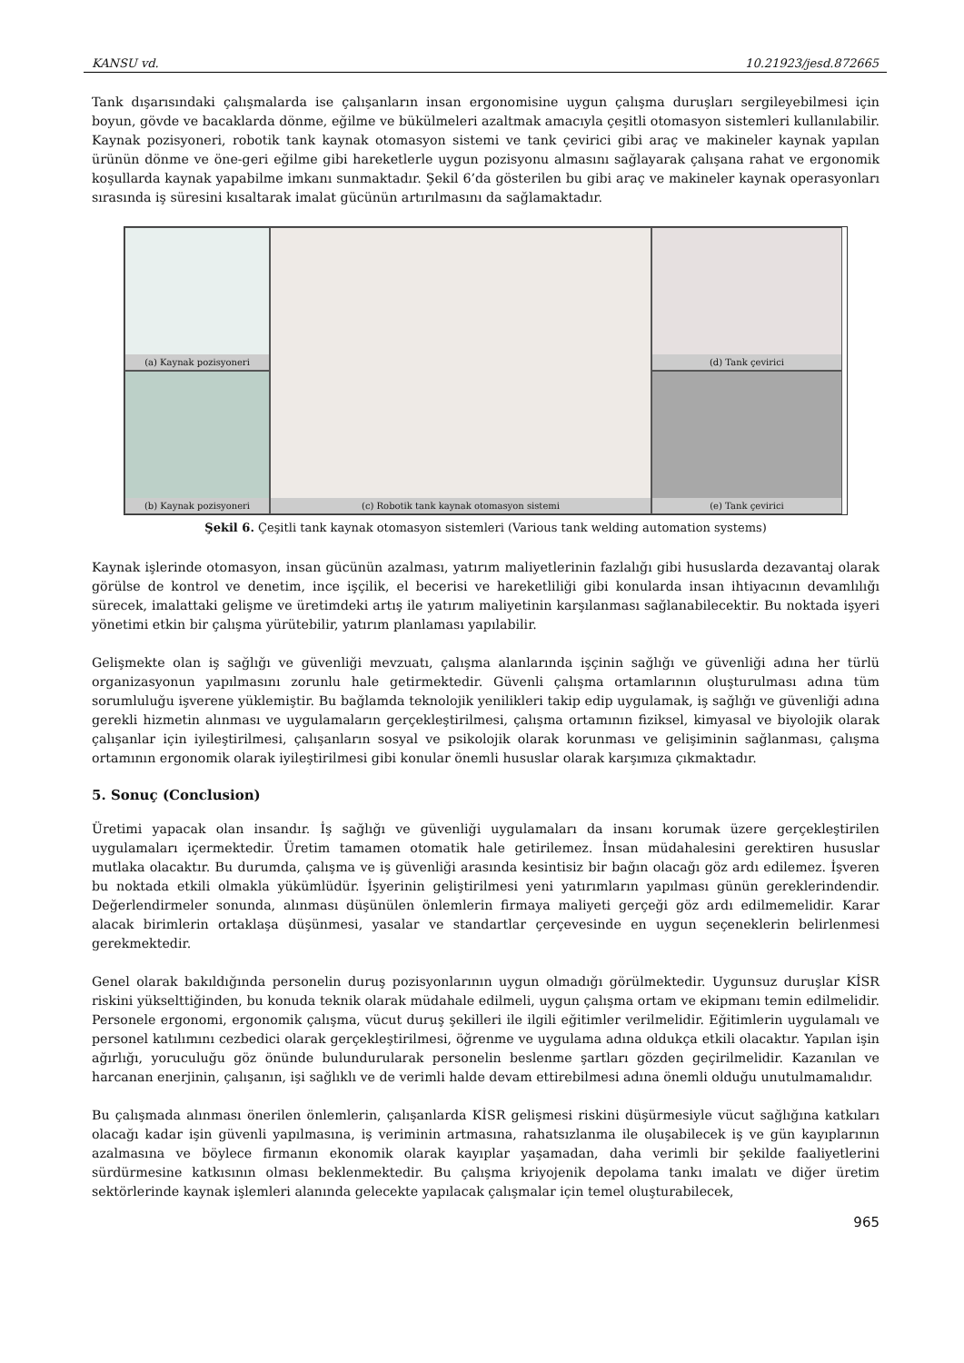KANSU vd. 10.21923/jesd.872665
Tank dışarısındaki çalışmalarda ise çalışanların insan ergonomisine uygun çalışma duruşları sergileyebilmesi için boyun, gövde ve bacaklarda dönme, eğilme ve bükülmeleri azaltmak amacıyla çeşitli otomasyon sistemleri kullanılabilir. Kaynak pozisyoneri, robotik tank kaynak otomasyon sistemi ve tank çevirici gibi araç ve makineler kaynak yapılan ürünün dönme ve öne-geri eğilme gibi hareketlerle uygun pozisyonu almasını sağlayarak çalışana rahat ve ergonomik koşullarda kaynak yapabilme imkanı sunmaktadır. Şekil 6’da gösterilen bu gibi araç ve makineler kaynak operasyonları sırasında iş süresini kısaltarak imalat gücünün artırılmasını da sağlamaktadır.
(a) Kaynak pozisyoneri
(c) Robotik tank kaynak otomasyon sistemi
(d) Tank çevirici
(b) Kaynak pozisyoneri
(e) Tank çevirici
Şekil 6. Çeşitli tank kaynak otomasyon sistemleri (Various tank welding automation systems)
Kaynak işlerinde otomasyon, insan gücünün azalması, yatırım maliyetlerinin fazlalığı gibi hususlarda dezavantaj olarak görülse de kontrol ve denetim, ince işçilik, el becerisi ve hareketliliği gibi konularda insan ihtiyacının devamlılığı sürecek, imalattaki gelişme ve üretimdeki artış ile yatırım maliyetinin karşılanması sağlanabilecektir. Bu noktada işyeri yönetimi etkin bir çalışma yürütebilir, yatırım planlaması yapılabilir.
Gelişmekte olan iş sağlığı ve güvenliği mevzuatı, çalışma alanlarında işçinin sağlığı ve güvenliği adına her türlü organizasyonun yapılmasını zorunlu hale getirmektedir. Güvenli çalışma ortamlarının oluşturulması adına tüm sorumluluğu işverene yüklemiştir. Bu bağlamda teknolojik yenilikleri takip edip uygulamak, iş sağlığı ve güvenliği adına gerekli hizmetin alınması ve uygulamaların gerçekleştirilmesi, çalışma ortamının fiziksel, kimyasal ve biyolojik olarak çalışanlar için iyileştirilmesi, çalışanların sosyal ve psikolojik olarak korunması ve gelişiminin sağlanması, çalışma ortamının ergonomik olarak iyileştirilmesi gibi konular önemli hususlar olarak karşımıza çıkmaktadır.
5. Sonuç (Conclusion)
Üretimi yapacak olan insandır. İş sağlığı ve güvenliği uygulamaları da insanı korumak üzere gerçekleştirilen uygulamaları içermektedir. Üretim tamamen otomatik hale getirilemez. İnsan müdahalesini gerektiren hususlar mutlaka olacaktır. Bu durumda, çalışma ve iş güvenliği arasında kesintisiz bir bağın olacağı göz ardı edilemez. İşveren bu noktada etkili olmakla yükümlüdür. İşyerinin geliştirilmesi yeni yatırımların yapılması günün gereklerindendir. Değerlendirmeler sonunda, alınması düşünülen önlemlerin firmaya maliyeti gerçeği göz ardı edilmemelidir. Karar alacak birimlerin ortaklaşa düşünmesi, yasalar ve standartlar çerçevesinde en uygun seçeneklerin belirlenmesi gerekmektedir.
Genel olarak bakıldığında personelin duruş pozisyonlarının uygun olmadığı görülmektedir. Uygunsuz duruşlar KİSR riskini yükselttiğinden, bu konuda teknik olarak müdahale edilmeli, uygun çalışma ortam ve ekipmanı temin edilmelidir. Personele ergonomi, ergonomik çalışma, vücut duruş şekilleri ile ilgili eğitimler verilmelidir. Eğitimlerin uygulamalı ve personel katılımını cezbedici olarak gerçekleştirilmesi, öğrenme ve uygulama adına oldukça etkili olacaktır. Yapılan işin ağırlığı, yoruculuğu göz önünde bulundurularak personelin beslenme şartları gözden geçirilmelidir. Kazanılan ve harcanan enerjinin, çalışanın, işi sağlıklı ve de verimli halde devam ettirebilmesi adına önemli olduğu unutulmamalıdır.
Bu çalışmada alınması önerilen önlemlerin, çalışanlarda KİSR gelişmesi riskini düşürmesiyle vücut sağlığına katkıları olacağı kadar işin güvenli yapılmasına, iş veriminin artmasına, rahatsızlanma ile oluşabilecek iş ve gün kayıplarının azalmasına ve böylece firmanın ekonomik olarak kayıplar yaşamadan, daha verimli bir şekilde faaliyetlerini sürdürmesine katkısının olması beklenmektedir. Bu çalışma kriyojenik depolama tankı imalatı ve diğer üretim sektörlerinde kaynak işlemleri alanında gelecekte yapılacak çalışmalar için temel oluşturabilecek,
965